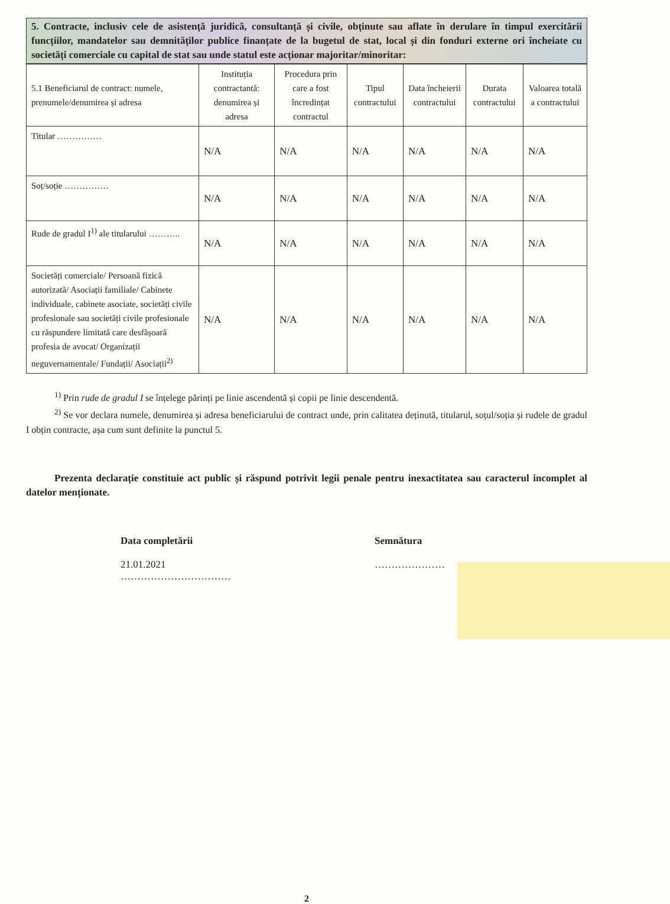5. Contracte, inclusiv cele de asistență juridică, consultanță și civile, obținute sau aflate în derulare în timpul exercitării funcțiilor, mandatelor sau demnităților publice finanțate de la bugetul de stat, local și din fonduri externe ori încheiate cu societăți comerciale cu capital de stat sau unde statul este acționar majoritar/minoritar:
| 5.1 Beneficiarul de contract: numele, prenumele/denumirea și adresa | Instituția contractantă: denumirea și adresa | Procedura prin care a fost încredințat contractul | Tipul contractului | Data încheierii contractului | Durata contractului | Valoarea totală a contractului |
| --- | --- | --- | --- | --- | --- | --- |
| Titular …………… | N/A | N/A | N/A | N/A | N/A | N/A |
| Soț/soție …………… | N/A | N/A | N/A | N/A | N/A | N/A |
| Rude de gradul I<sup>1)</sup> ale titularului ……….. | N/A | N/A | N/A | N/A | N/A | N/A |
| Societăți comerciale/ Persoană fizică autorizată/ Asociații familiale/ Cabinete individuale, cabinete asociate, societăți civile profesionale sau societăți civile profesionale cu răspundere limitată care desfășoară profesia de avocat/ Organizații neguvernamentale/ Fundații/ Asociații<sup>2)</sup> | N/A | N/A | N/A | N/A | N/A | N/A |
<sup>1)</sup> Prin rude de gradul I se înțelege părinți pe linie ascendentă și copii pe linie descendentă.
<sup>2)</sup> Se vor declara numele, denumirea și adresa beneficiarului de contract unde, prin calitatea deținută, titularul, soțul/soția și rudele de gradul I obțin contracte, așa cum sunt definite la punctul 5.
Prezenta declarație constituie act public și răspund potrivit legii penale pentru inexactitatea sau caracterul incomplet al datelor menționate.
Data completării
21.01.2021
……………………………
Semnătura
…………………
2